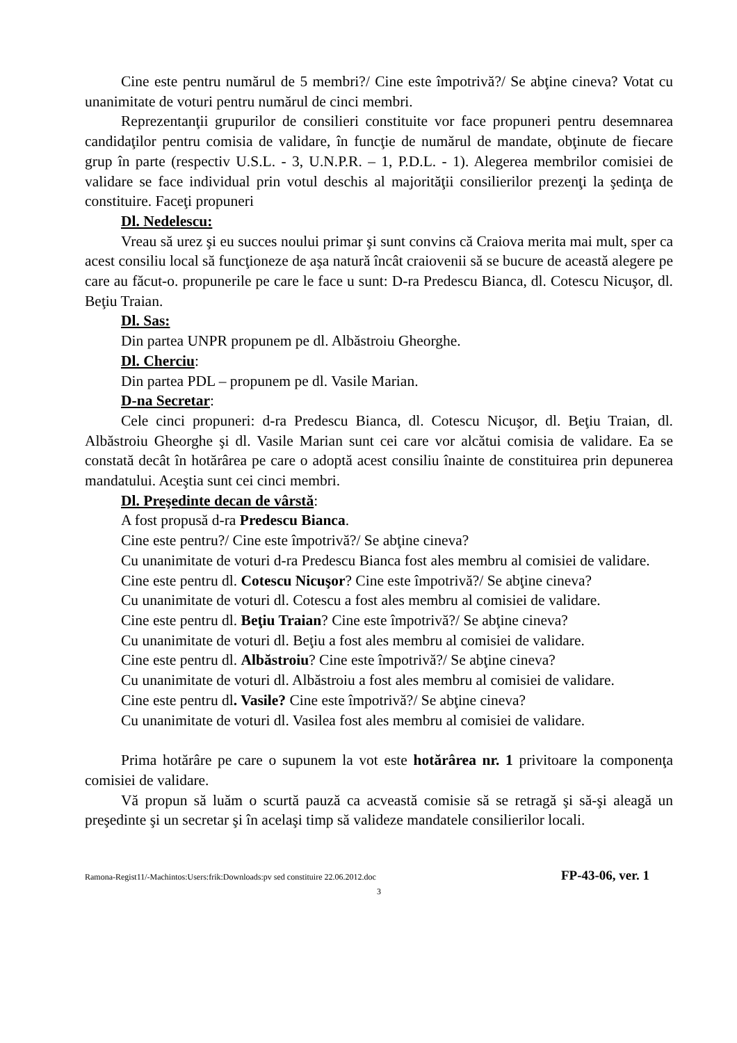Cine este pentru numărul de 5 membri?/ Cine este împotrivă?/ Se abţine cineva? Votat cu unanimitate de voturi pentru numărul de cinci membri.
Reprezentanţii grupurilor de consilieri constituite vor face propuneri pentru desemnarea candidaţilor pentru comisia de validare, în funcţie de numărul de mandate, obţinute de fiecare grup în parte (respectiv U.S.L. - 3, U.N.P.R. – 1, P.D.L. - 1). Alegerea membrilor comisiei de validare se face individual prin votul deschis al majorităţii consilierilor prezenţi la şedinţa de constituire. Faceţi propuneri
Dl. Nedelescu:
Vreau să urez şi eu succes noului primar şi sunt convins că Craiova merita mai mult, sper ca acest consiliu local să funcţioneze de aşa natură încât craiovenii să se bucure de această alegere pe care au făcut-o. propunerile pe care le face u sunt: D-ra Predescu Bianca, dl. Cotescu Nicuşor, dl. Beţiu Traian.
Dl. Sas:
Din partea UNPR propunem pe dl. Albăstroiu Gheorghe.
Dl. Cherciu:
Din partea PDL – propunem pe dl. Vasile Marian.
D-na Secretar:
Cele cinci propuneri: d-ra Predescu Bianca, dl. Cotescu Nicuşor, dl. Beţiu Traian, dl. Albăstroiu Gheorghe şi dl. Vasile Marian sunt cei care vor alcătui comisia de validare. Ea se constată decât în hotărârea pe care o adoptă acest consiliu înainte de constituirea prin depunerea mandatului. Aceştia sunt cei cinci membri.
Dl. Preşedinte decan de vârstă:
A fost propusă d-ra Predescu Bianca.
Cine este pentru?/ Cine este împotrivă?/ Se abţine cineva?
Cu unanimitate de voturi d-ra Predescu Bianca fost ales membru al comisiei de validare.
Cine este pentru dl. Cotescu Nicuşor? Cine este împotrivă?/ Se abţine cineva?
Cu unanimitate de voturi dl. Cotescu a fost ales membru al comisiei de validare.
Cine este pentru dl. Beţiu Traian? Cine este împotrivă?/ Se abţine cineva?
Cu unanimitate de voturi dl. Beţiu a fost ales membru al comisiei de validare.
Cine este pentru dl. Albăstroiu? Cine este împotrivă?/ Se abţine cineva?
Cu unanimitate de voturi dl. Albăstroiu a fost ales membru al comisiei de validare.
Cine este pentru dl. Vasile? Cine este împotrivă?/ Se abţine cineva?
Cu unanimitate de voturi dl. Vasilea fost ales membru al comisiei de validare.
Prima hotărâre pe care o supunem la vot este hotărârea nr. 1 privitoare la componenţa comisiei de validare.
Vă propun să luăm o scurtă pauză ca acveastă comisie să se retragă şi să-şi aleagă un preşedinte şi un secretar şi în acelaşi timp să valideze mandatele consilierilor locali.
Ramona-Regist11/-Machintos:Users:frik:Downloads:pv sed constituire 22.06.2012.doc FP-43-06, ver. 1
3